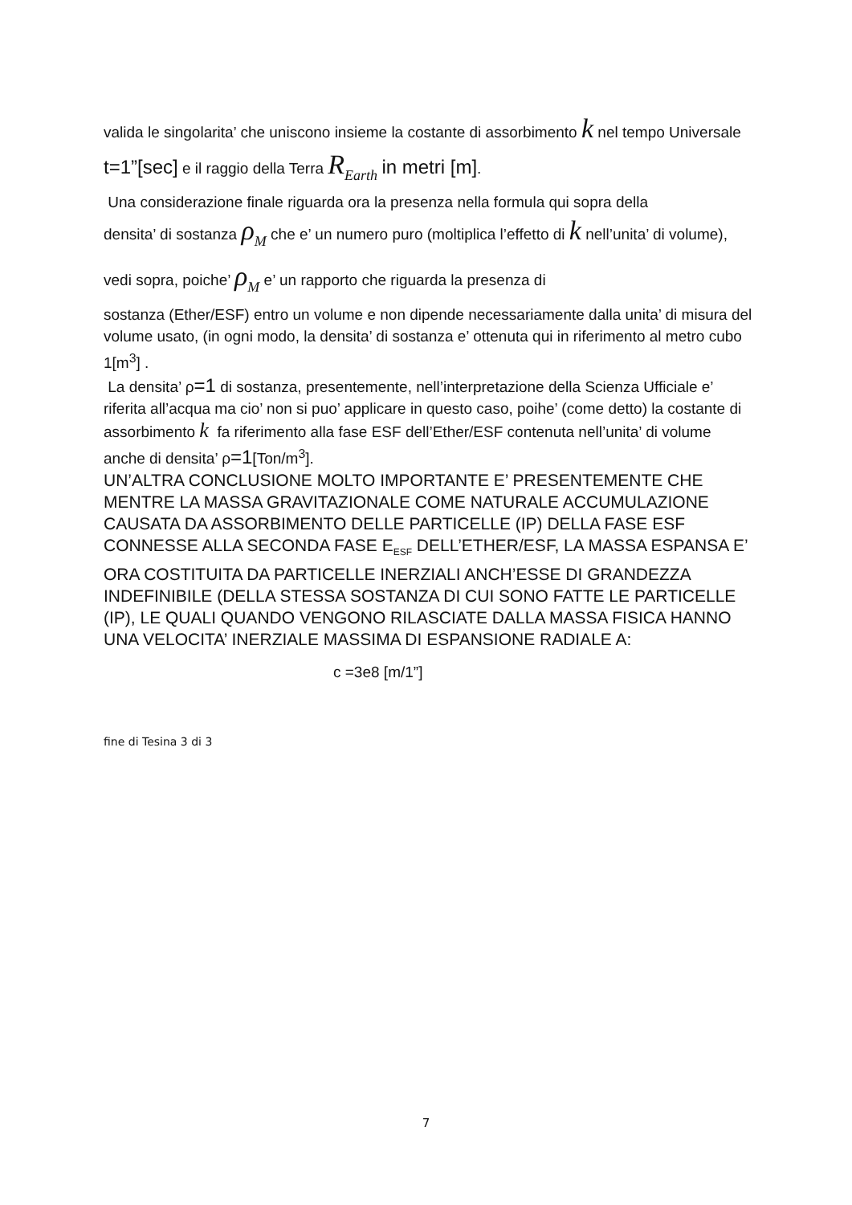valida le singolarita’ che uniscono insieme la costante di assorbimento k nel tempo Universale t=1”[sec] e il raggio della Terra R<sub>Earth</sub> in metri [m].
Una considerazione finale riguarda ora la presenza nella formula qui sopra della
densita’ di sostanza ρ<sub>M</sub> che e’ un numero puro (moltiplica l’effetto di k nell’unita’ di volume), vedi sopra, poiche’ ρ<sub>M</sub> e’ un rapporto che riguarda la presenza di
sostanza (Ether/ESF) entro un volume e non dipende necessariamente dalla unita’ di misura del volume usato, (in ogni modo, la densita’ di sostanza e’ ottenuta qui in riferimento al metro cubo 1[m<sup>3</sup>] .
La densita’ ρ=1 di sostanza, presentemente, nell’interpretazione della Scienza Ufficiale e’ riferita all’acqua ma cio’ non si puo’ applicare in questo caso, poihe’ (come detto) la costante di assorbimento k fa riferimento alla fase ESF dell’Ether/ESF contenuta nell’unita’ di volume anche di densita’ ρ=1[Ton/m<sup>3</sup>].
UN’ALTRA CONCLUSIONE MOLTO IMPORTANTE E’ PRESENTEMENTE CHE MENTRE LA MASSA GRAVITAZIONALE COME NATURALE ACCUMULAZIONE CAUSATA DA ASSORBIMENTO DELLE PARTICELLE (IP) DELLA FASE ESF CONNESSE ALLA SECONDA FASE E<sub>ESF</sub> DELL’ETHER/ESF, LA MASSA ESPANSA E’ ORA COSTITUITA DA PARTICELLE INERZIALI ANCH’ESSE DI GRANDEZZA INDEFINIBILE (DELLA STESSA SOSTANZA DI CUI SONO FATTE LE PARTICELLE (IP), LE QUALI QUANDO VENGONO RILASCIATE DALLA MASSA FISICA HANNO UNA VELOCITA’ INERZIALE MASSIMA DI ESPANSIONE RADIALE A:
c =3e8 [m/1”]
fine di Tesina 3 di 3
7